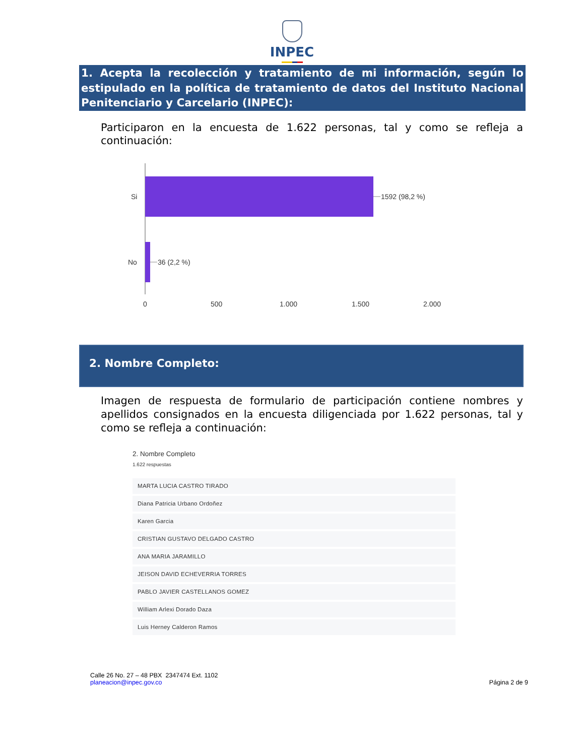INPEC
1. Acepta la recolección y tratamiento de mi información, según lo estipulado en la política de tratamiento de datos del Instituto Nacional Penitenciario y Carcelario (INPEC):
Participaron en la encuesta de 1.622 personas, tal y como se refleja a continuación:
Si
No
1592 (98,2 %)
36 (2,2 %)
0
500
1.000
1.500
2.000
2. Nombre Completo:
Imagen de respuesta de formulario de participación contiene nombres y apellidos consignados en la encuesta diligenciada por 1.622 personas, tal y como se refleja a continuación:
2. Nombre Completo
1.622 respuestas
MARTA LUCIA CASTRO TIRADO
Diana Patricia Urbano Ordoñez
Karen Garcia
CRISTIAN GUSTAVO DELGADO CASTRO
ANA MARIA JARAMILLO
JEISON DAVID ECHEVERRIA TORRES
PABLO JAVIER CASTELLANOS GOMEZ
William Arlexi Dorado Daza
Luis Herney Calderon Ramos
Calle 26 No. 27 – 48 PBX 2347474 Ext. 1102
planeacion@inpec.gov.co
Página 2 de 9